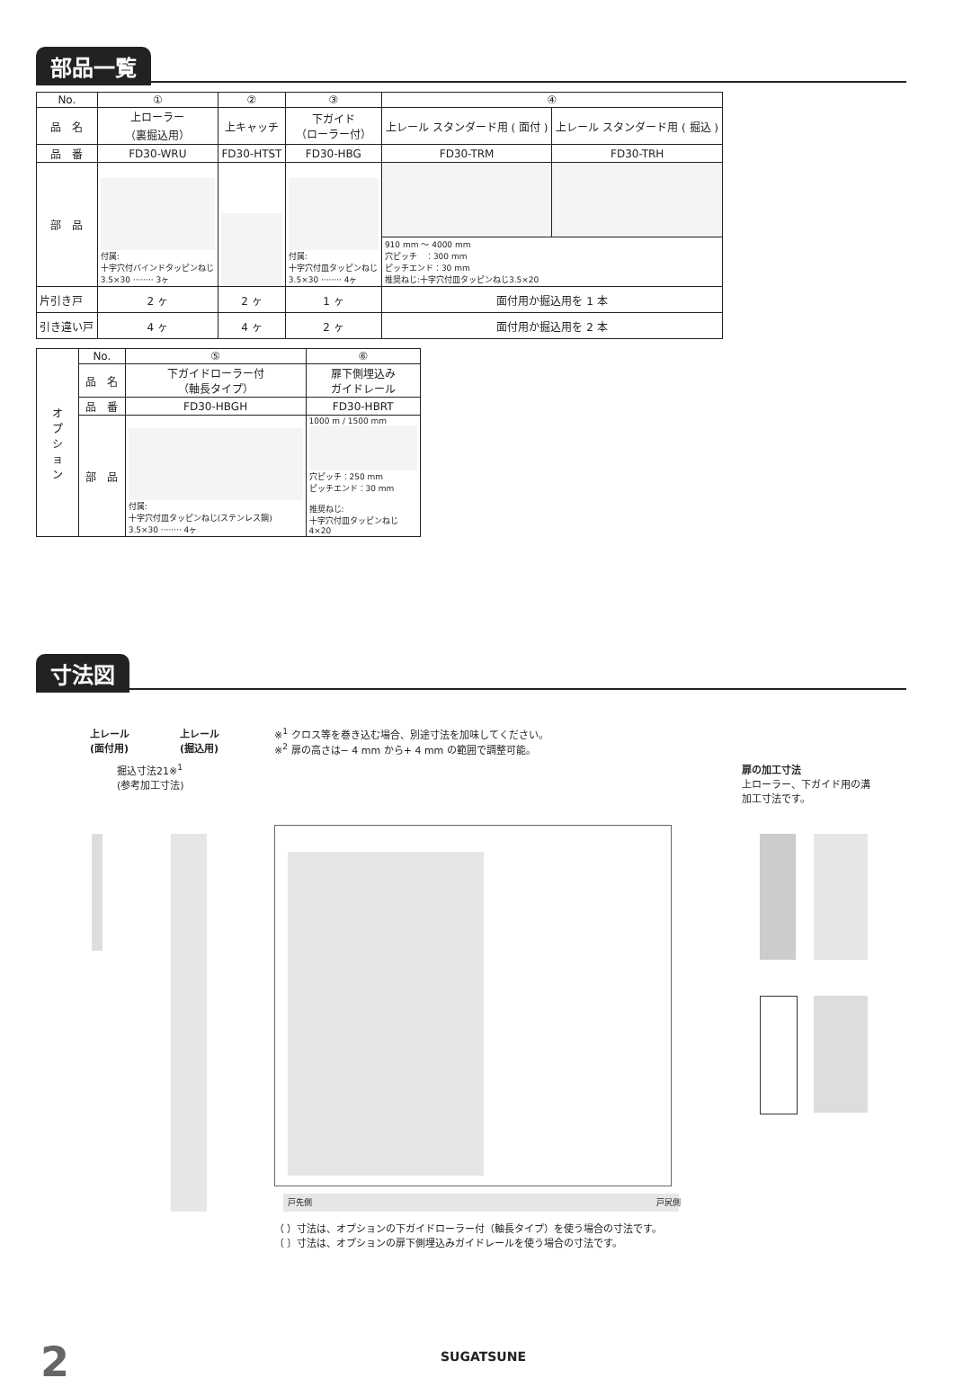部品一覧
| No. | ① | ② | ③ | ④ | |
| --- | --- | --- | --- | --- | --- |
| 品 名 | 上ローラー （裏掘込用） | 上キャッチ | 下ガイド （ローラー付） | 上レール スタンダード用 ( 面付 ) | 上レール スタンダード用 ( 掘込 ) |
| 品 番 | FD30-WRU | FD30-HTST | FD30-HBG | FD30-TRM | FD30-TRH |
| 部 品 | 付属: 十字穴付バインドタッピンねじ 3.5×30 ········ 3ヶ | | 付属: 十字穴付皿タッピンねじ 3.5×30 ········ 4ヶ | | |
| | | | | 910 mm 〜 4000 mm 穴ピッチ ：300 mm ピッチエンド：30 mm 推奨ねじ:十字穴付皿タッピンねじ3.5×20 | |
| 片引き戸 | 2 ヶ | 2 ヶ | 1 ヶ | 面付用か掘込用を 1 本 | |
| 引き違い戸 | 4 ヶ | 4 ヶ | 2 ヶ | 面付用か掘込用を 2 本 | |
| オ プ シ ョ ン | No. | ⑤ | ⑥ |
| | 品 名 | 下ガイドローラー付 （軸長タイプ） | 扉下側埋込み ガイドレール |
| | 品 番 | FD30-HBGH | FD30-HBRT |
| | 部 品 | 付属: 十字穴付皿タッピンねじ(ステンレス鋼) 3.5×30 ········ 4ヶ | 1000 m / 1500 mm 穴ピッチ：250 mm ピッチエンド：30 mm 推奨ねじ: 十字穴付皿タッピンねじ 4×20 |
寸法図
上レール
(面付用)
上レール
(掘込用)
※<sup>1</sup> クロス等を巻き込む場合、別途寸法を加味してください。
※<sup>2</sup> 扉の高さは− 4 mm から+ 4 mm の範囲で調整可能。
掘込寸法21※<sup>1</sup>
(参考加工寸法)
扉の加工寸法
上ローラー、下ガイド用の溝
加工寸法です。
戸先側 戸尻側
（ ）寸法は、オプションの下ガイドローラー付（軸長タイプ）を使う場合の寸法です。
〔 〕寸法は、オプションの扉下側埋込みガイドレールを使う場合の寸法です。
2 SUGATSUNE